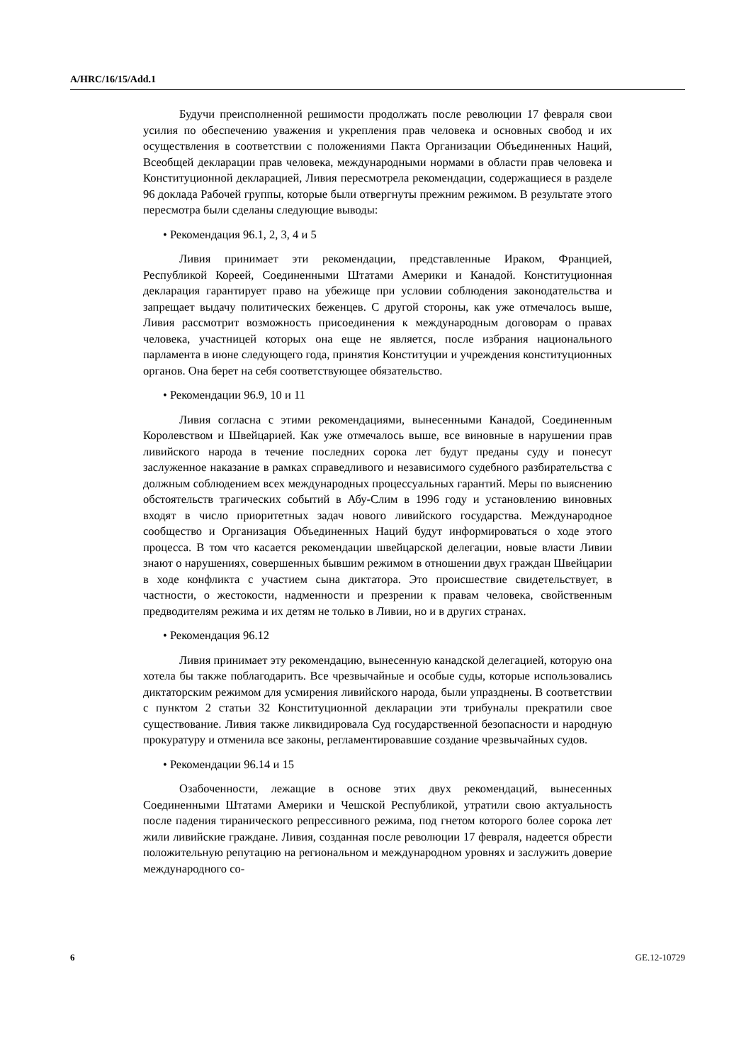A/HRC/16/15/Add.1
Будучи преисполненной решимости продолжать после революции 17 февраля свои усилия по обеспечению уважения и укрепления прав человека и основных свобод и их осуществления в соответствии с положениями Пакта Организации Объединенных Наций, Всеобщей декларации прав человека, международными нормами в области прав человека и Конституционной декларацией, Ливия пересмотрела рекомендации, содержащиеся в разделе 96 доклада Рабочей группы, которые были отвергнуты прежним режимом. В результате этого пересмотра были сделаны следующие выводы:
• Рекомендация 96.1, 2, 3, 4 и 5
Ливия принимает эти рекомендации, представленные Ираком, Францией, Республикой Кореей, Соединенными Штатами Америки и Канадой. Конституционная декларация гарантирует право на убежище при условии соблюдения законодательства и запрещает выдачу политических беженцев. С другой стороны, как уже отмечалось выше, Ливия рассмотрит возможность присоединения к международным договорам о правах человека, участницей которых она еще не является, после избрания национального парламента в июне следующего года, принятия Конституции и учреждения конституционных органов. Она берет на себя соответствующее обязательство.
• Рекомендации 96.9, 10 и 11
Ливия согласна с этими рекомендациями, вынесенными Канадой, Соединенным Королевством и Швейцарией. Как уже отмечалось выше, все виновные в нарушении прав ливийского народа в течение последних сорока лет будут преданы суду и понесут заслуженное наказание в рамках справедливого и независимого судебного разбирательства с должным соблюдением всех международных процессуальных гарантий. Меры по выяснению обстоятельств трагических событий в Абу-Слим в 1996 году и установлению виновных входят в число приоритетных задач нового ливийского государства. Международное сообщество и Организация Объединенных Наций будут информироваться о ходе этого процесса. В том что касается рекомендации швейцарской делегации, новые власти Ливии знают о нарушениях, совершенных бывшим режимом в отношении двух граждан Швейцарии в ходе конфликта с участием сына диктатора. Это происшествие свидетельствует, в частности, о жестокости, надменности и презрении к правам человека, свойственным предводителям режима и их детям не только в Ливии, но и в других странах.
• Рекомендация 96.12
Ливия принимает эту рекомендацию, вынесенную канадской делегацией, которую она хотела бы также поблагодарить. Все чрезвычайные и особые суды, которые использовались диктаторским режимом для усмирения ливийского народа, были упразднены. В соответствии с пунктом 2 статьи 32 Конституционной декларации эти трибуналы прекратили свое существование. Ливия также ликвидировала Суд государственной безопасности и народную прокуратуру и отменила все законы, регламентировавшие создание чрезвычайных судов.
• Рекомендации 96.14 и 15
Озабоченности, лежащие в основе этих двух рекомендаций, вынесенных Соединенными Штатами Америки и Чешской Республикой, утратили свою актуальность после падения тиранического репрессивного режима, под гнетом которого более сорока лет жили ливийские граждане. Ливия, созданная после революции 17 февраля, надеется обрести положительную репутацию на региональном и международном уровнях и заслужить доверие международного со-
6 GE.12-10729